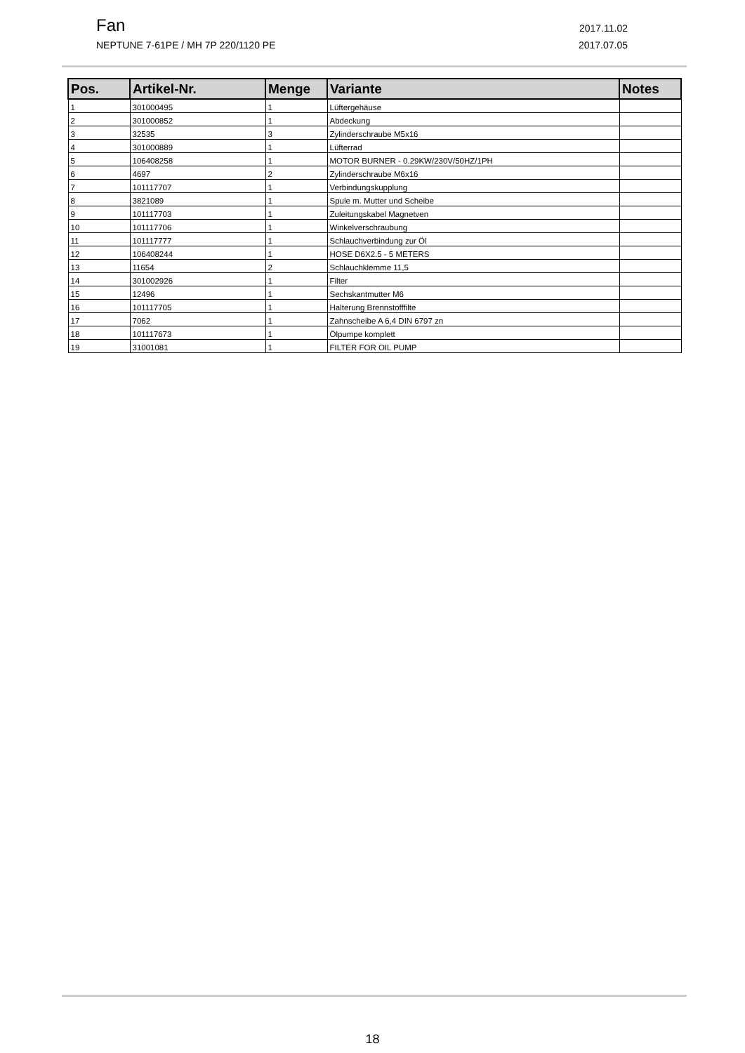Fan 2017.11.02
NEPTUNE 7-61PE / MH 7P 220/1120 PE 2017.07.05
| Pos. | Artikel-Nr. | Menge | Variante | Notes |
| --- | --- | --- | --- | --- |
| 1 | 301000495 | 1 | Lüftergehäuse | |
| 2 | 301000852 | 1 | Abdeckung | |
| 3 | 32535 | 3 | Zylinderschraube M5x16 | |
| 4 | 301000889 | 1 | Lüfterrad | |
| 5 | 106408258 | 1 | MOTOR BURNER - 0.29KW/230V/50HZ/1PH | |
| 6 | 4697 | 2 | Zylinderschraube M6x16 | |
| 7 | 101117707 | 1 | Verbindungskupplung | |
| 8 | 3821089 | 1 | Spule m. Mutter und Scheibe | |
| 9 | 101117703 | 1 | Zuleitungskabel Magnetven | |
| 10 | 101117706 | 1 | Winkelverschraubung | |
| 11 | 101117777 | 1 | Schlauchverbindung zur Öl | |
| 12 | 106408244 | 1 | HOSE D6X2.5 - 5 METERS | |
| 13 | 11654 | 2 | Schlauchklemme 11,5 | |
| 14 | 301002926 | 1 | Filter | |
| 15 | 12496 | 1 | Sechskantmutter M6 | |
| 16 | 101117705 | 1 | Halterung Brennstofffilte | |
| 17 | 7062 | 1 | Zahnscheibe A 6,4 DIN 6797 zn | |
| 18 | 101117673 | 1 | Ölpumpe komplett | |
| 19 | 31001081 | 1 | FILTER FOR OIL PUMP | |
18